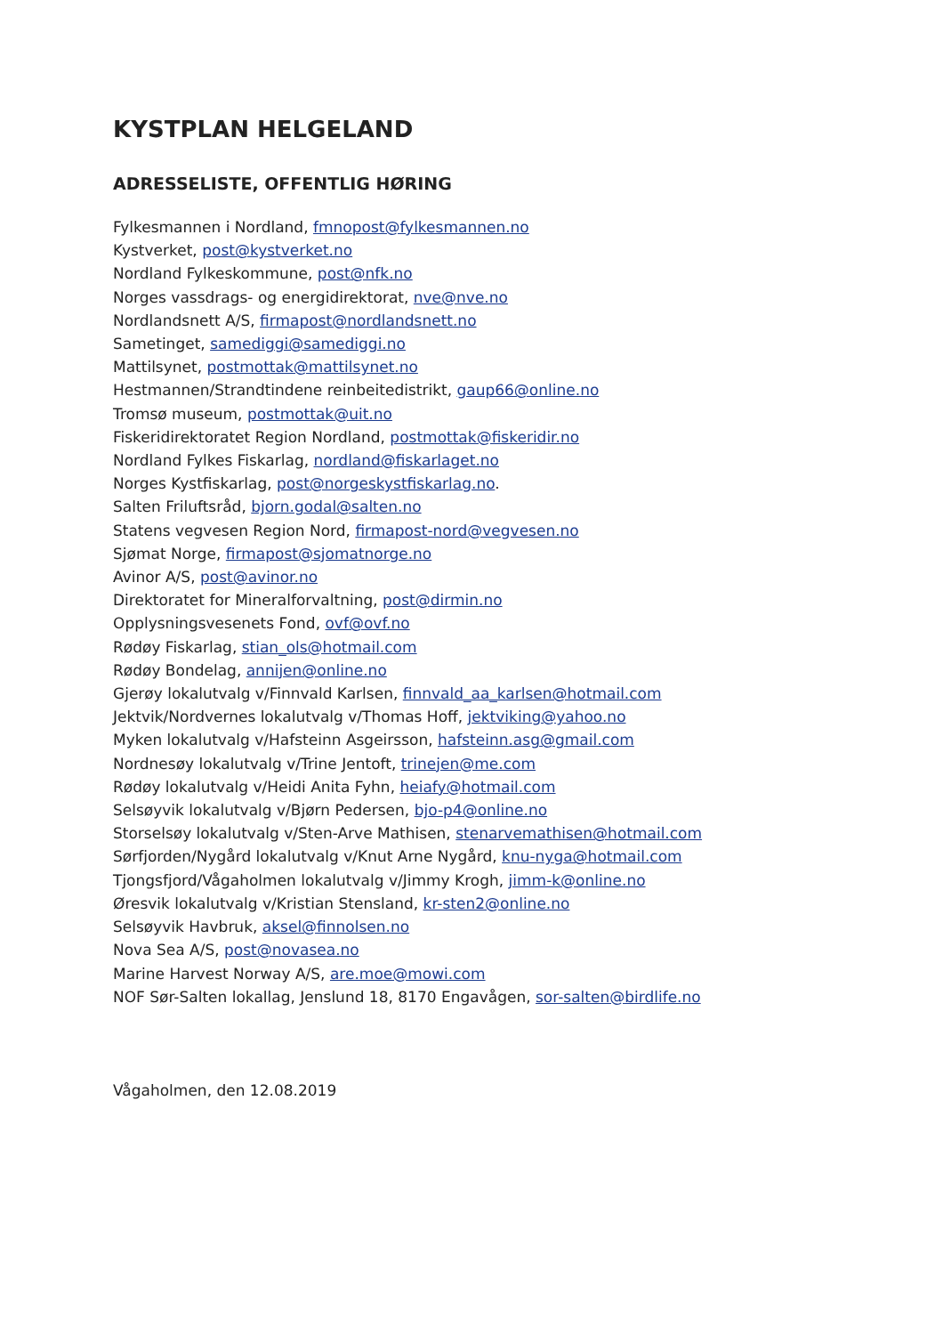KYSTPLAN HELGELAND
ADRESSELISTE, OFFENTLIG HØRING
Fylkesmannen i Nordland, fmnopost@fylkesmannen.no
Kystverket, post@kystverket.no
Nordland Fylkeskommune, post@nfk.no
Norges vassdrags- og energidirektorat, nve@nve.no
Nordlandsnett A/S, firmapost@nordlandsnett.no
Sametinget, samediggi@samediggi.no
Mattilsynet, postmottak@mattilsynet.no
Hestmannen/Strandtindene reinbeitedistrikt, gaup66@online.no
Tromsø museum, postmottak@uit.no
Fiskeridirektoratet Region Nordland, postmottak@fiskeridir.no
Nordland Fylkes Fiskarlag, nordland@fiskarlaget.no
Norges Kystfiskarlag, post@norgeskystfiskarlag.no.
Salten Friluftsråd, bjorn.godal@salten.no
Statens vegvesen Region Nord, firmapost-nord@vegvesen.no
Sjømat Norge, firmapost@sjomatnorge.no
Avinor A/S, post@avinor.no
Direktoratet for Mineralforvaltning, post@dirmin.no
Opplysningsvesenets Fond, ovf@ovf.no
Rødøy Fiskarlag, stian_ols@hotmail.com
Rødøy Bondelag, annijen@online.no
Gjerøy lokalutvalg v/Finnvald Karlsen, finnvald_aa_karlsen@hotmail.com
Jektvik/Nordvernes lokalutvalg v/Thomas Hoff, jektviking@yahoo.no
Myken lokalutvalg v/Hafsteinn Asgeirsson, hafsteinn.asg@gmail.com
Nordnesøy lokalutvalg v/Trine Jentoft, trinejen@me.com
Rødøy lokalutvalg v/Heidi Anita Fyhn, heiafy@hotmail.com
Selsøyvik lokalutvalg v/Bjørn Pedersen, bjo-p4@online.no
Storselsøy lokalutvalg v/Sten-Arve Mathisen, stenarvemathisen@hotmail.com
Sørfjorden/Nygård lokalutvalg v/Knut Arne Nygård, knu-nyga@hotmail.com
Tjongsfjord/Vågaholmen lokalutvalg v/Jimmy Krogh, jimm-k@online.no
Øresvik lokalutvalg v/Kristian Stensland, kr-sten2@online.no
Selsøyvik Havbruk, aksel@finnolsen.no
Nova Sea A/S, post@novasea.no
Marine Harvest Norway A/S, are.moe@mowi.com
NOF Sør-Salten lokallag, Jenslund 18, 8170 Engavågen, sor-salten@birdlife.no
Vågaholmen, den 12.08.2019